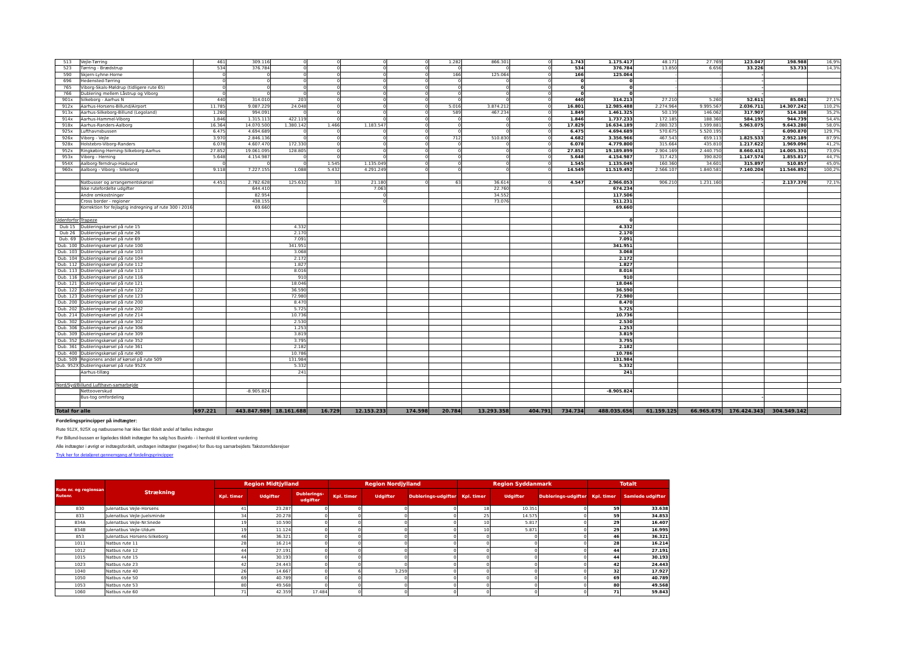| 513 | Vejle-Tørring | 461 | 309.116 | 0 | 0 | 0 | 0 | 1.282 | 866.301 | 0 | 1.743 | 1.175.417 | 48.171 | 27.769 | 123.047 | 198.988 | 16,9% |
| 523 | Tørring - Brædstrup | 534 | 376.784 | 0 | 0 | 0 | 0 | 0 | 0 | 0 | 534 | 376.784 | 13.850 | 6.656 | 33.226 | 53.733 | 14,3% |
| 590 | Skjern-Lyhne-Horne | 0 | 0 | 0 | 0 | 0 | 0 | 166 | 125.064 | 0 | 166 | 125.064 | - | - | - | | |
| 696 | Hedensted-Tørring | 0 | 0 | 0 | 0 | 0 | 0 | 0 | 0 | 0 | 0 | 0 | - | - | - | | |
| 765 | Viborg-Skals-Møldrup (tidligere rute 65) | 0 | 0 | 0 | 0 | 0 | 0 | 0 | 0 | 0 | 0 | 0 | - | - | - | | |
| 766 | Dublering mellem Låstrup og Viborg | 0 | 0 | 0 | 0 | 0 | 0 | 0 | 0 | 0 | 0 | 0 | - | - | - | | |
| 901x | Silkeborg - Aarhus N | 440 | 314.010 | 203 | 0 | 0 | 0 | 0 | 0 | 0 | 440 | 314.213 | 27.210 | 5.260 | 52.611 | 85.081 | 27,1% |
| 912x | Aarhus-Horsens-Billund/Airport | 11.785 | 9.087.229 | 24.048 | 0 | 0 | 0 | 5.016 | 3.874.212 | 0 | 16.801 | 12.985.488 | 2.274.964 | 9.995.567 | 2.036.711 | 14.307.242 | 110,2% |
| 913x | Aarhus-Silkeborg-Billund (Legoland) | 1.260 | 994.091 | 0 | 0 | 0 | 0 | 589 | 467.234 | 0 | 1.849 | 1.461.325 | 50.139 | 146.062 | 317.907 | 514.108 | 35,2% |
| 914x | Aarhus-Hammel-Viborg | 1.846 | 1.315.113 | 422.119 | 0 | 0 | 0 | 0 | 0 | 0 | 1.846 | 1.737.233 | 172.185 | 188.360 | 584.195 | 944.739 | 54,4% |
| 918x | Aarhus-Randers-Aalborg | 16.364 | 14.070.500 | 1.380.142 | 1.466 | 1.183.547 | 0 | 0 | 0 | 0 | 17.829 | 16.634.189 | 2.080.323 | 1.599.881 | 5.963.075 | 9.643.280 | 58,0% |
| 925x | Lufthavnsbussen | 6.475 | 4.694.689 | 0 | 0 | 0 | 0 | 0 | 0 | 0 | 6.475 | 4.694.689 | 570.675 | 5.520.195 | - | 6.090.870 | 129,7% |
| 926x | Viborg - Vejle | 3.970 | 2.846.136 | 0 | 0 | 0 | 0 | 712 | 510.830 | 0 | 4.682 | 3.356.966 | 467.543 | 659.113 | 1.825.533 | 2.952.189 | 87,9% |
| 928x | Holstebro-Viborg-Randers | 6.078 | 4.607.470 | 172.330 | 0 | 0 | 0 | 0 | 0 | 0 | 6.078 | 4.779.800 | 315.664 | 435.810 | 1.217.622 | 1.969.096 | 41,2% |
| 952x | Ringkøbing-Herning-Silkeborg-Aarhus | 27.852 | 19.061.095 | 128.805 | 0 | 0 | 0 | 0 | 0 | 0 | 27.852 | 19.189.899 | 2.904.169 | 2.440.750 | 8.660.431 | 14.005.351 | 73,0% |
| 953x | Viborg - Herning | 5.648 | 4.154.987 | 0 | 0 | 0 | 0 | 0 | 0 | 0 | 5.648 | 4.154.987 | 317.423 | 390.820 | 1.147.574 | 1.855.817 | 44,7% |
| 954X | Aalborg-Terndrup-Hadsund | 0 | 0 | 0 | 1.545 | 1.135.049 | 0 | 0 | 0 | 0 | 1.545 | 1.135.049 | 160.360 | 34.601 | 315.897 | 510.857 | 45,0% |
| 960x | Aalborg - Viborg - Silkeborg | 9.118 | 7.227.155 | 1.088 | 5.432 | 4.291.249 | 0 | 0 | 0 | 0 | 14.549 | 11.519.492 | 2.566.107 | 1.840.581 | 7.140.204 | 11.546.892 | 100,2% |
| | Natbusser og arrangementskørsel | 4.451 | 2.782.628 | 125.632 | 33 | 21.180 | 0 | 63 | 36.614 | 0 | 4.547 | 2.966.053 | 906.210 | 1.231.160 | - | 2.137.370 | 72,1% |
| | Ikke rutefordelte udgifter | | 644.410 | | | 7.063 | | | 22.760 | | | 674.234 | | | | | |
| | Andre omkostninger | | 82.954 | | | 0 | | | 34.552 | | | 117.506 | | | | | |
| | Cross border - regioner | | 438.155 | | | 0 | | | 73.076 | | | 511.231 | | | | | |
| | Korrektion for fejlagtig indregning af rute 300 i 2016 | | 69.660 | | | | | | | | | 69.660 | | | | | |
| Udenforfor | Trapeze | | | | | | | | | | | 0 | | | | | |
| Dub 15 | Dubleringskørsel på rute 15 | | | 4.332 | | | | | | | | 4.332 | | | | | |
| Dub 26 | Dubleringskørsel på rute 26 | | | 2.170 | | | | | | | | 2.170 | | | | | |
| Dub. 69 | Dubleringskørsel på rute 69 | | | 7.091 | | | | | | | | 7.091 | | | | | |
| Dub. 100 | Dubleringskørsel på rute 100 | | | 341.951 | | | | | | | | 341.951 | | | | | |
| Dub. 103 | Dubleringskørsel på rute 103 | | | 3.068 | | | | | | | | 3.068 | | | | | |
| Dub. 104 | Dubleringskørsel på rute 104 | | | 2.172 | | | | | | | | 2.172 | | | | | |
| Dub. 112 | Dubleringskørsel på rute 112 | | | 1.827 | | | | | | | | 1.827 | | | | | |
| Dub. 113 | Dubleringskørsel på rute 113 | | | 8.016 | | | | | | | | 8.016 | | | | | |
| Dub. 116 | Dubleringskørsel på rute 116 | | | 910 | | | | | | | | 910 | | | | | |
| Dub. 121 | Dubleringskørsel på rute 121 | | | 18.046 | | | | | | | | 18.046 | | | | | |
| Dub. 122 | Dubleringskørsel på rute 122 | | | 36.590 | | | | | | | | 36.590 | | | | | |
| Dub. 123 | Dubleringskørsel på rute 123 | | | 72.980 | | | | | | | | 72.980 | | | | | |
| Dub. 200 | Dubleringskørsel på rute 200 | | | 8.470 | | | | | | | | 8.470 | | | | | |
| Dub. 202 | Dubleringskørsel på rute 202 | | | 5.725 | | | | | | | | 5.725 | | | | | |
| Dub. 214 | Dubleringskørsel på rute 214 | | | 10.736 | | | | | | | | 10.736 | | | | | |
| Dub. 302 | Dubleringskørsel på rute 302 | | | 2.530 | | | | | | | | 2.530 | | | | | |
| Dub. 306 | Dubleringskørsel på rute 306 | | | 1.253 | | | | | | | | 1.253 | | | | | |
| Dub. 309 | Dubleringskørsel på rute 309 | | | 3.819 | | | | | | | | 3.819 | | | | | |
| Dub. 352 | Dubleringskørsel på rute 352 | | | 3.795 | | | | | | | | 3.795 | | | | | |
| Dub. 361 | Dubleringskørsel på rute 361 | | | 2.182 | | | | | | | | 2.182 | | | | | |
| Dub. 400 | Dubleringskørsel på rute 400 | | | 10.786 | | | | | | | | 10.786 | | | | | |
| Dub. 509 | Regionens andel af kørsel på rute 509 | | | 131.984 | | | | | | | | 131.984 | | | | | |
| Dub. 952X | Dubleringskørsel på rute 952X | | | 5.332 | | | | | | | | 5.332 | | | | | |
| | Aarhus-tillæg | | | 241 | | | | | | | | 241 | | | | | |
| Nord/Syd/Billund Lufthavn-samarbejde | | | | | | | | | | | | | | | | | |
| | Nettooverskud | | -8.905.824 | | | | | | | | | -8.905.824 | | | | | |
| | Bus-tog omfordeling | | | | | | | | | | | | | | - | | |
| Total for alle | | 697.221 | 443.847.989 | 18.161.688 | 16.729 | 12.153.233 | 174.598 | 20.784 | 13.293.358 | 404.791 | 734.734 | 488.035.656 | 61.159.125 | 66.965.675 | 176.424.343 | 304.549.142 | |
Fordelingsprincipper på indtægter:
Rute 912X, 925X og natbusserne har ikke fået tildelt andel af fælles indtægter
For Billund-bussen er ligeledes tildelt indtægter fra salg hos Businfo - i henhold til kontkret vurdering
Alle indtægter i øvrigt er indtægsfordelt, undtagen indtægter (negative) for Bus-tog samarbejdets Takstområderejser
Tryk her for detaljeret gennemgang af fordelingsprincipper
| Rute nr. og regionsan Rutenr. | Strækning | Region Midtjylland | | | Region Nordjylland | | | Region Syddanmark | | | Totalt | |
| --- | --- | --- | --- | --- | --- | --- | --- | --- | --- | --- | --- | --- |
| | | Kpl. timer | Udgifter | Dublerings-udgifter | Kpl. timer | Udgifter | Dublerings-udgifter | Kpl. timer | Udgifter | Dublerings-udgifter | Kpl. timer | Samlede udgifter |
| 830 | Julenatbus Vejle-Horsens | 41 | 23.287 | 0 | 0 | 0 | 0 | 18 | 10.351 | 0 | 59 | 33.638 |
| 833 | Julenatbus Vejle-Juelsminde | 34 | 20.278 | 0 | 0 | 0 | 0 | 25 | 14.575 | 0 | 59 | 34.853 |
| 834A | Julenatbus Vejle-Nr.Snede | 19 | 10.590 | 0 | 0 | 0 | 0 | 10 | 5.817 | 0 | 29 | 16.407 |
| 834B | Julenatbus Vejle-Uldum | 19 | 11.124 | 0 | 0 | 0 | 0 | 10 | 5.871 | 0 | 29 | 16.995 |
| 853 | Julenatbus Horsens-Silkeborg | 46 | 36.321 | 0 | 0 | 0 | 0 | 0 | 0 | 0 | 46 | 36.321 |
| 1011 | Natbus rute 11 | 28 | 16.214 | 0 | 0 | 0 | 0 | 0 | 0 | 0 | 28 | 16.214 |
| 1012 | Natbus rute 12 | 44 | 27.191 | 0 | 0 | 0 | 0 | 0 | 0 | 0 | 44 | 27.191 |
| 1015 | Natbus rute 15 | 44 | 30.193 | 0 | 0 | 0 | 0 | 0 | 0 | 0 | 44 | 30.193 |
| 1023 | Natbus rute 23 | 42 | 24.443 | 0 | 0 | 0 | 0 | 0 | 0 | 0 | 42 | 24.443 |
| 1040 | Natbus rute 40 | 26 | 14.667 | 0 | 6 | 3.259 | 0 | 0 | 0 | 0 | 32 | 17.927 |
| 1050 | Natbus rute 50 | 69 | 40.789 | 0 | 0 | 0 | 0 | 0 | 0 | 0 | 69 | 40.789 |
| 1053 | Natbus rute 53 | 80 | 49.568 | 0 | 0 | 0 | 0 | 0 | 0 | 0 | 80 | 49.568 |
| 1060 | Natbus rute 60 | 71 | 42.359 | 17.484 | 0 | 0 | 0 | 0 | 0 | 0 | 71 | 59.843 |